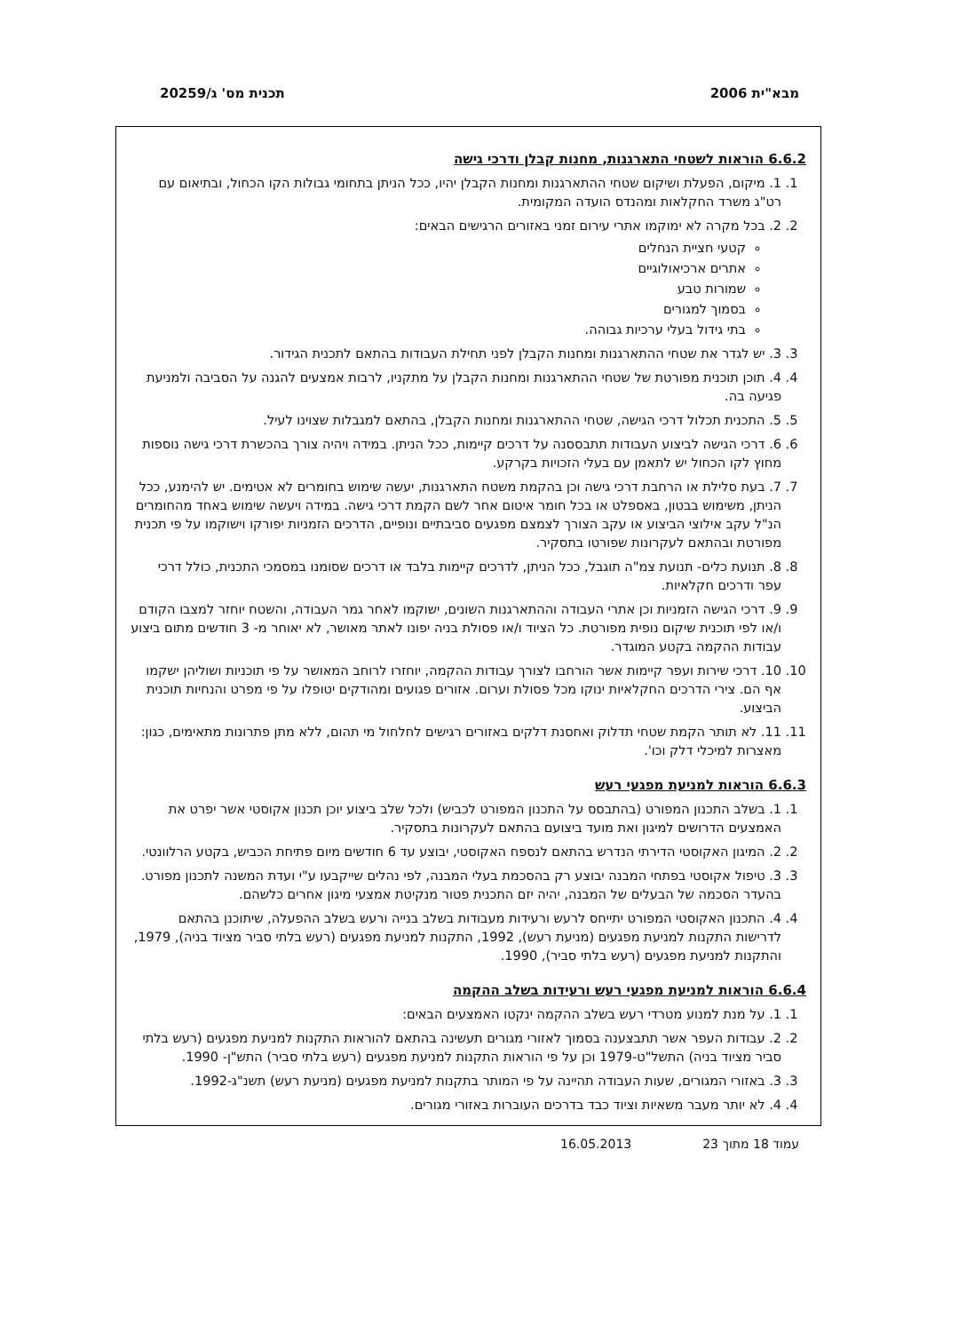מבא"ית 2006 תכנית מס' ג/20259
6.6.2 הוראות לשטחי התארגנות, מחנות קבלן ודרכי גישה
1. 1. מיקום, הפעלת ושיקום שטחי ההתארגנות ומחנות הקבלן יהיו, ככל הניתן בתחומי גבולות הקו הכחול, ובתיאום עם רט"ג משרד החקלאות ומהנדס הועדה המקומית.
2. 2. בכל מקרה לא ימוקמו אתרי עירום זמני באזורים הרגישים הבאים:
קטעי חציית הנחלים
אתרים ארכיאולוגיים
שמורות טבע
בסמוך למגורים
בתי גידול בעלי ערכיות גבוהה.
3. 3. יש לגדר את שטחי ההתארגנות ומחנות הקבלן לפני תחילת העבודות בהתאם לתכנית הגידור.
4. 4. תוכן תוכנית מפורטת של שטחי ההתארגנות ומחנות הקבלן על מתקניו, לרבות אמצעים להגנה על הסביבה ולמניעת פגיעה בה.
5. 5. התכנית תכלול דרכי הגישה, שטחי ההתארגנות ומחנות הקבלן, בהתאם למגבלות שצוינו לעיל.
6. 6. דרכי הגישה לביצוע העבודות תתבססנה על דרכים קיימות, ככל הניתן. במידה ויהיה צורך בהכשרת דרכי גישה נוספות מחוץ לקו הכחול יש לתאמן עם בעלי הזכויות בקרקע.
7. 7. בעת סלילת או הרחבת דרכי גישה וכן בהקמת משטח התארגנות, יעשה שימוש בחומרים לא אטימים. יש להימנע, ככל הניתן, משימוש בבטון, באספלט או בכל חומר איטום אחר לשם הקמת דרכי גישה. במידה ויעשה שימוש באחד מהחומרים הנ"ל עקב אילוצי הביצוע או עקב הצורך לצמצם מפגעים סביבתיים ונופיים, הדרכים הזמניות יפורקו וישוקמו על פי תכנית מפורטת ובהתאם לעקרונות שפורטו בתסקיר.
8. 8. תנועת כלים- תנועת צמ"ה תוגבל, ככל הניתן, לדרכים קיימות בלבד או דרכים שסומנו במסמכי התכנית, כולל דרכי עפר ודרכים חקלאיות.
9. 9. דרכי הגישה הזמניות וכן אתרי העבודה וההתארגנות השונים, ישוקמו לאחר גמר העבודה, והשטח יוחזר למצבו הקודם ו/או לפי תוכנית שיקום נופית מפורטת. כל הציוד ו/או פסולת בניה יפונו לאתר מאושר, לא יאוחר מ- 3 חודשים מתום ביצוע עבודות ההקמה בקטע המוגדר.
10. 10. דרכי שירות ועפר קיימות אשר הורחבו לצורך עבודות ההקמה, יוחזרו לרוחב המאושר על פי תוכניות ושוליהן ישקמו אף הם. צירי הדרכים החקלאיות ינוקו מכל פסולת וערום. אזורים פגועים ומהודקים יטופלו על פי מפרט והנחיות תוכנית הביצוע.
11. 11. לא תותר הקמת שטחי תדלוק ואחסנת דלקים באזורים רגישים לחלחול מי תהום, ללא מתן פתרונות מתאימים, כגון: מאצרות למיכלי דלק וכו'.
6.6.3 הוראות למניעת מפגעי רעש
1. 1. בשלב התכנון המפורט (בהתבסס על התכנון המפורט לכביש) ולכל שלב ביצוע יוכן תכנון אקוסטי אשר יפרט את האמצעים הדרושים למיגון ואת מועד ביצועם בהתאם לעקרונות בתסקיר.
2. 2. המיגון האקוסטי הדירתי הנדרש בהתאם לנספח האקוסטי, יבוצע עד 6 חודשים מיום פתיחת הכביש, בקטע הרלוונטי.
3. 3. טיפול אקוסטי בפתחי המבנה יבוצע רק בהסכמת בעלי המבנה, לפי נהלים שייקבעו ע"י ועדת המשנה לתכנון מפורט. בהעדר הסכמה של הבעלים של המבנה, יהיה יזם התכנית פטור מנקיטת אמצעי מיגון אחרים כלשהם.
4. 4. התכנון האקוסטי המפורט יתייחס לרעש ורעידות מעבודות בשלב בנייה ורעש בשלב ההפעלה, שיתוכנן בהתאם לדרישות התקנות למניעת מפגעים (מניעת רעש), 1992, התקנות למניעת מפגעים (רעש בלתי סביר מציוד בניה), 1979, והתקנות למניעת מפגעים (רעש בלתי סביר), 1990.
6.6.4 הוראות למניעת מפגעי רעש ורעידות בשלב ההקמה
1. 1. על מנת למנוע מטרדי רעש בשלב ההקמה ינקטו האמצעים הבאים:
2. 2. עבודות העפר אשר תתבצענה בסמוך לאזורי מגורים תעשינה בהתאם להוראות התקנות למניעת מפגעים (רעש בלתי סביר מציוד בניה) התשל"ט-1979 וכן על פי הוראות התקנות למניעת מפגעים (רעש בלתי סביר) התש"ן- 1990.
3. 3. באזורי המגורים, שעות העבודה תהיינה על פי המותר בתקנות למניעת מפגעים (מניעת רעש) תשנ"ג-1992.
4. 4. לא יותר מעבר משאיות וציוד כבד בדרכים העוברות באזורי מגורים.
עמוד 18 מתוך 23 16.05.2013